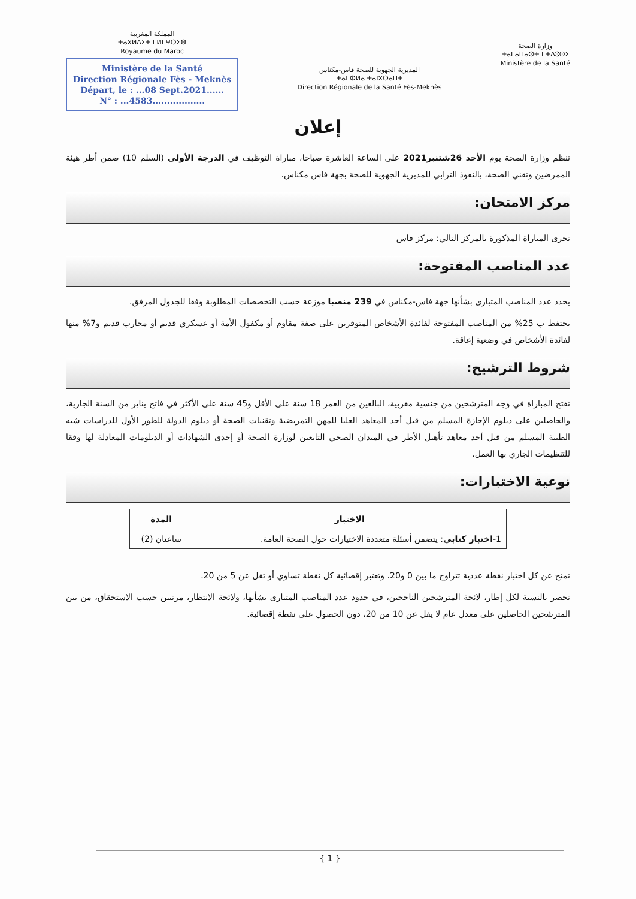المملكة المغربية
ⵜⴰⴳⵍⴷⵉⵜ ⵏ ⵍⵎⵖⵔⵉⴱ
Royaume du Maroc
Ministère de la Santé
Direction Régionale Fès - Meknès
Départ, le : ...08 Sept.2021......
N° : ...4583..................
المديرية الجهوية للصحة فاس-مكناس
ⵜⴰⵎⵀⵍⴰ ⵜⴰⵏⴳⵔⴰⵡⵜ
Direction Régionale de la Santé Fès-Meknès
وزارة الصحة
ⵜⴰⵎⴰⵡⴰⵙⵜ ⵏ ⵜⴷⵓⵙⵉ
Ministère de la Santé
إعلان
تنظم وزارة الصحة يوم الأحد 26شتنبر2021 على الساعة العاشرة صباحا، مباراة التوظيف في الدرجة الأولى (السلم 10) ضمن أطر هيئة الممرضين وتقني الصحة، بالنفوذ الترابي للمديرية الجهوية للصحة بجهة فاس مكناس.
مركز الامتحان:
تجرى المباراة المذكورة بالمركز التالي: مركز فاس
عدد المناصب المفتوحة:
يحدد عدد المناصب المتبارى بشأنها جهة فاس-مكناس في 239 منصبا موزعة حسب التخصصات المطلوبة وفقا للجدول المرفق.
يحتفظ ب 25% من المناصب المفتوحة لفائدة الأشخاص المتوفرين على صفة مقاوم أو مكفول الأمة أو عسكري قديم أو محارب قديم و7% منها لفائدة الأشخاص في وضعية إعاقة.
شروط الترشيح:
تفتح المباراة في وجه المترشحين من جنسية مغربية، البالغين من العمر 18 سنة على الأقل و45 سنة على الأكثر في فاتح يناير من السنة الجارية، والحاصلين على دبلوم الإجازة المسلم من قبل أحد المعاهد العليا للمهن التمريضية وتقنيات الصحة أو دبلوم الدولة للطور الأول للدراسات شبه الطبية المسلم من قبل أحد معاهد تأهيل الأطر في الميدان الصحي التابعين لوزارة الصحة أو إحدى الشهادات أو الدبلومات المعادلة لها وفقا للتنظيمات الجاري بها العمل.
نوعية الاختبارات:
| الاختبار | المدة |
| --- | --- |
| 1- اختبار كتابي : يتضمن أسئلة متعددة الاختيارات حول الصحة العامة. | ساعتان (2) |
تمنح عن كل اختبار نقطة عددية تتراوح ما بين 0 و20، وتعتبر إقصائية كل نقطة تساوي أو تقل عن 5 من 20.
تحصر بالنسبة لكل إطار، لائحة المترشحين الناجحين، في حدود عدد المناصب المتبارى بشأنها، ولائحة الانتظار، مرتبين حسب الاستحقاق، من بين المترشحين الحاصلين على معدل عام لا يقل عن 10 من 20، دون الحصول على نقطة إقصائية.
{ 1 }